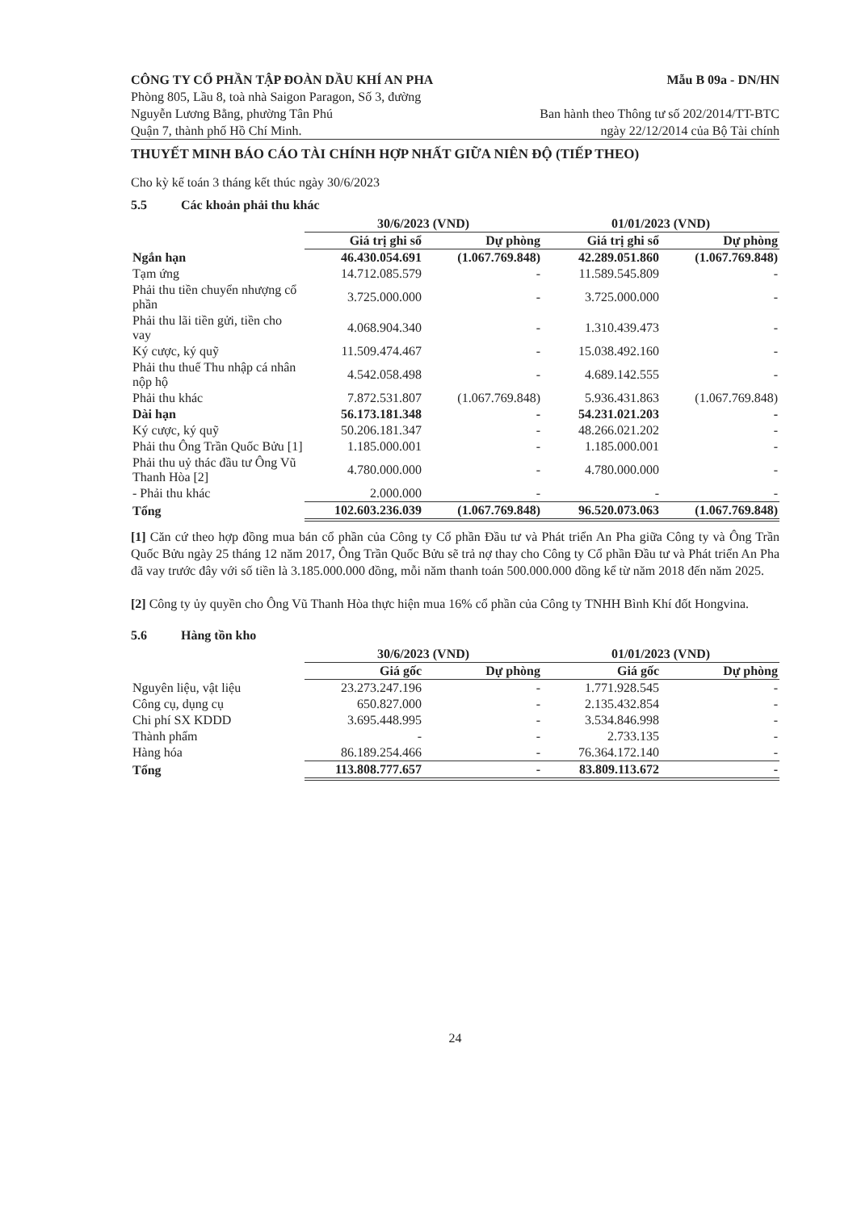CÔNG TY CỔ PHẦN TẬP ĐOÀN DẦU KHÍ AN PHA
Phòng 805, Lầu 8, toà nhà Saigon Paragon, Số 3, đường
Nguyễn Lương Bằng, phường Tân Phú
Quận 7, thành phố Hồ Chí Minh.
Mẫu B 09a - DN/HN
Ban hành theo Thông tư số 202/2014/TT-BTC
ngày 22/12/2014 của Bộ Tài chính
THUYẾT MINH BÁO CÁO TÀI CHÍNH HỢP NHẤT GIỮA NIÊN ĐỘ (TIẾP THEO)
Cho kỳ kế toán 3 tháng kết thúc ngày 30/6/2023
5.5 Các khoản phải thu khác
| | 30/6/2023 (VND) | | 01/01/2023 (VND) | |
| --- | --- | --- | --- | --- |
| | Giá trị ghi sổ | Dự phòng | Giá trị ghi sổ | Dự phòng |
| Ngắn hạn | 46.430.054.691 | (1.067.769.848) | 42.289.051.860 | (1.067.769.848) |
| Tạm ứng | 14.712.085.579 | - | 11.589.545.809 | - |
| Phải thu tiền chuyển nhượng cổ phần | 3.725.000.000 | - | 3.725.000.000 | - |
| Phải thu lãi tiền gửi, tiền cho vay | 4.068.904.340 | - | 1.310.439.473 | - |
| Ký cược, ký quỹ | 11.509.474.467 | - | 15.038.492.160 | - |
| Phải thu thuế Thu nhập cá nhân nộp hộ | 4.542.058.498 | - | 4.689.142.555 | - |
| Phải thu khác | 7.872.531.807 | (1.067.769.848) | 5.936.431.863 | (1.067.769.848) |
| Dài hạn | 56.173.181.348 | - | 54.231.021.203 | - |
| Ký cược, ký quỹ | 50.206.181.347 | - | 48.266.021.202 | - |
| Phải thu Ông Trần Quốc Bửu [1] | 1.185.000.001 | - | 1.185.000.001 | - |
| Phải thu uỷ thác đầu tư Ông Vũ Thanh Hòa [2] | 4.780.000.000 | - | 4.780.000.000 | - |
| - Phải thu khác | 2.000.000 | - | - | - |
| Tổng | 102.603.236.039 | (1.067.769.848) | 96.520.073.063 | (1.067.769.848) |
[1] Căn cứ theo hợp đồng mua bán cổ phần của Công ty Cổ phần Đầu tư và Phát triển An Pha giữa Công ty và Ông Trần Quốc Bửu ngày 25 tháng 12 năm 2017, Ông Trần Quốc Bửu sẽ trả nợ thay cho Công ty Cổ phần Đầu tư và Phát triển An Pha đã vay trước đây với số tiền là 3.185.000.000 đồng, mỗi năm thanh toán 500.000.000 đồng kể từ năm 2018 đến năm 2025.
[2] Công ty ủy quyền cho Ông Vũ Thanh Hòa thực hiện mua 16% cổ phần của Công ty TNHH Bình Khí đốt Hongvina.
5.6 Hàng tồn kho
| | 30/6/2023 (VND) | | 01/01/2023 (VND) | |
| --- | --- | --- | --- | --- |
| | Giá gốc | Dự phòng | Giá gốc | Dự phòng |
| Nguyên liệu, vật liệu | 23.273.247.196 | - | 1.771.928.545 | - |
| Công cụ, dụng cụ | 650.827.000 | - | 2.135.432.854 | - |
| Chi phí SX KDDD | 3.695.448.995 | - | 3.534.846.998 | - |
| Thành phẩm | - | - | 2.733.135 | - |
| Hàng hóa | 86.189.254.466 | - | 76.364.172.140 | - |
| Tổng | 113.808.777.657 | - | 83.809.113.672 | - |
24